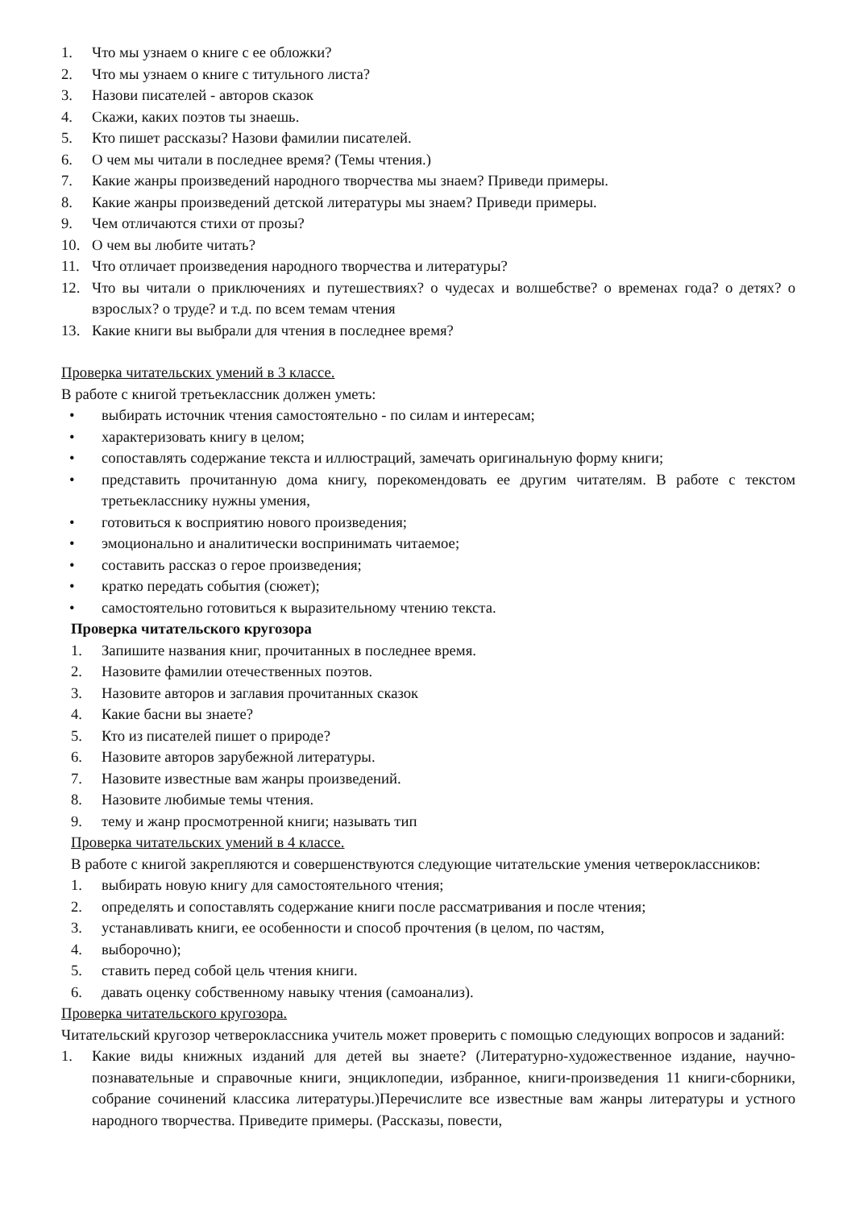1. Что мы узнаем о книге с ее обложки?
2. Что мы узнаем о книге с титульного листа?
3. Назови писателей - авторов сказок
4. Скажи, каких поэтов ты знаешь.
5. Кто пишет рассказы? Назови фамилии писателей.
6. О чем мы читали в последнее время? (Темы чтения.)
7. Какие жанры произведений народного творчества мы знаем? Приведи примеры.
8. Какие жанры произведений детской литературы мы знаем? Приведи примеры.
9. Чем отличаются стихи от прозы?
10. О чем вы любите читать?
11. Что отличает произведения народного творчества и литературы?
12. Что вы читали о приключениях и путешествиях? о чудесах и волшебстве? о временах года? о детях? о взрослых? о труде? и т.д. по всем темам чтения
13. Какие книги вы выбрали для чтения в последнее время?
Проверка читательских умений в 3 классе.
В работе с книгой третьеклассник должен уметь:
• выбирать источник чтения самостоятельно - по силам и интересам;
• характеризовать книгу в целом;
• сопоставлять содержание текста и иллюстраций, замечать оригинальную форму книги;
• представить прочитанную дома книгу, порекомендовать ее другим читателям. В работе с текстом третьекласснику нужны умения,
• готовиться к восприятию нового произведения;
• эмоционально и аналитически воспринимать читаемое;
• составить рассказ о герое произведения;
• кратко передать события (сюжет);
• самостоятельно готовиться к выразительному чтению текста.
Проверка читательского кругозора
1. Запишите названия книг, прочитанных в последнее время.
2. Назовите фамилии отечественных поэтов.
3. Назовите авторов и заглавия прочитанных сказок
4. Какие басни вы знаете?
5. Кто из писателей пишет о природе?
6. Назовите авторов зарубежной литературы.
7. Назовите известные вам жанры произведений.
8. Назовите любимые темы чтения.
9. тему и жанр просмотренной книги; называть тип
Проверка читательских умений в 4 классе.
В работе с книгой закрепляются и совершенствуются следующие читательские умения четвероклассников:
1. выбирать новую книгу для самостоятельного чтения;
2. определять и сопоставлять содержание книги после рассматривания и после чтения;
3. устанавливать книги, ее особенности и способ прочтения (в целом, по частям,
4. выборочно);
5. ставить перед собой цель чтения книги.
6. давать оценку собственному навыку чтения (самоанализ).
Проверка читательского кругозора.
Читательский кругозор четвероклассника учитель может проверить с помощью следующих вопросов и заданий:
1. Какие виды книжных изданий для детей вы знаете? (Литературно-художественное издание, научно-познавательные и справочные книги, энциклопедии, избранное, книги-произведения 11 книги-сборники, собрание сочинений классика литературы.)Перечислите все известные вам жанры литературы и устного народного творчества. Приведите примеры. (Рассказы, повести,